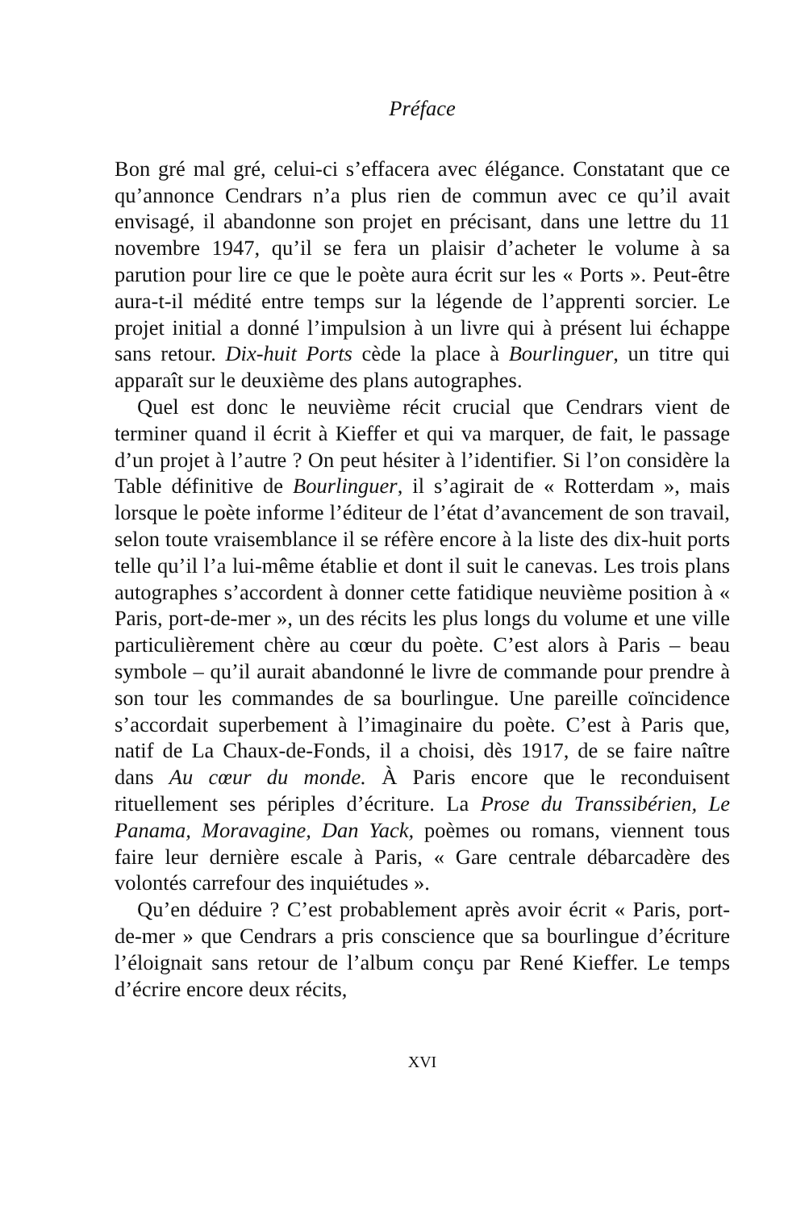Préface
Bon gré mal gré, celui-ci s’effacera avec élégance. Constatant que ce qu’annonce Cendrars n’a plus rien de commun avec ce qu’il avait envisagé, il abandonne son projet en précisant, dans une lettre du 11 novembre 1947, qu’il se fera un plaisir d’acheter le volume à sa parution pour lire ce que le poète aura écrit sur les « Ports ». Peut-être aura-t-il médité entre temps sur la légende de l’apprenti sorcier. Le projet initial a donné l’impulsion à un livre qui à présent lui échappe sans retour. Dix-huit Ports cède la place à Bourlinguer, un titre qui apparaît sur le deuxième des plans autographes.
Quel est donc le neuvième récit crucial que Cendrars vient de terminer quand il écrit à Kieffer et qui va marquer, de fait, le passage d’un projet à l’autre ? On peut hésiter à l’identifier. Si l’on considère la Table définitive de Bourlinguer, il s’agirait de « Rotterdam », mais lorsque le poète informe l’éditeur de l’état d’avancement de son travail, selon toute vraisemblance il se réfère encore à la liste des dix-huit ports telle qu’il l’a lui-même établie et dont il suit le canevas. Les trois plans autographes s’accordent à donner cette fatidique neuvième position à « Paris, port-de-mer », un des récits les plus longs du volume et une ville particulièrement chère au cœur du poète. C’est alors à Paris – beau symbole – qu’il aurait abandonné le livre de commande pour prendre à son tour les commandes de sa bourlingue. Une pareille coïncidence s’accordait superbement à l’imaginaire du poète. C’est à Paris que, natif de La Chaux-de-Fonds, il a choisi, dès 1917, de se faire naître dans Au cœur du monde. À Paris encore que le reconduisent rituellement ses périples d’écriture. La Prose du Transsibérien, Le Panama, Moravagine, Dan Yack, poèmes ou romans, viennent tous faire leur dernière escale à Paris, « Gare centrale débarcadère des volontés carrefour des inquiétudes ».
Qu’en déduire ? C’est probablement après avoir écrit « Paris, port-de-mer » que Cendrars a pris conscience que sa bourlingue d’écriture l’éloignait sans retour de l’album conçu par René Kieffer. Le temps d’écrire encore deux récits,
XVI